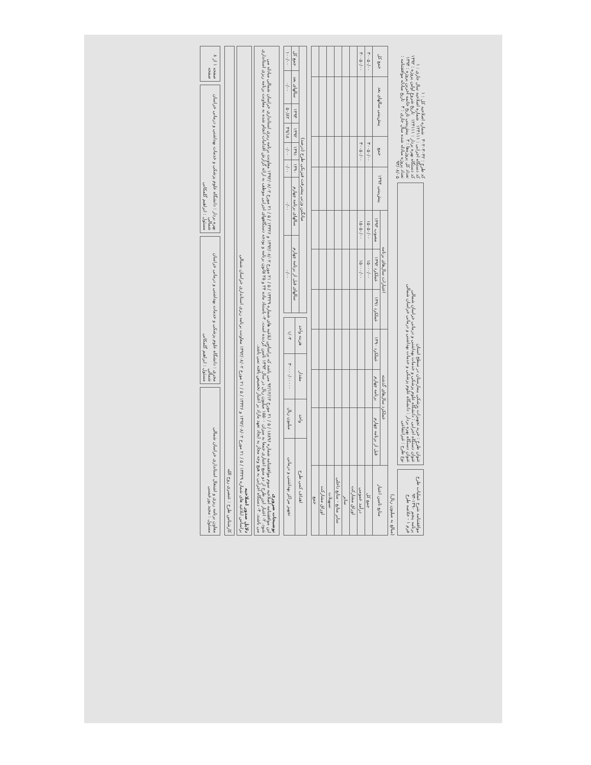موافقتنامه شرح عملیات طرح
برنامه پنجم ۱۳۹۰-۹۳
فرم ۱ - خلاصه طرح
عنوان طرح : خرید تجهیزات پزشکی بیمارستان در سطح استان
عنوان دستگاه اجرایی : دانشگاه علوم پزشکی و خدمات بهداشتی و درمانی خراسان شمالی
عنوان دستگاه بهره بردار : دانشگاه علوم پزشکی و خدمات بهداشتی و درمانی خراسان شمالی
نوع طرح : غیرانتفاعی
کد طرح : ۳۰۲۰۳۰۴۲ شماره اصلاحیه کل : ۱
کد دستگاه اجرایی : ۱۲۴۱۱۱ شماره اصلاحیه سال جاری : ۱
کد دستگاه بهره بردار : ۱۲۴۱۱۱ تاریخ شروع اولین پروژه : ۱۳۹۲
تعداد کل پروژه‌ها : ۳ پیش‌بینی تاریخ خاتمه آخرین پروژه : ۱۳۹۴
تعداد پروژه مبادله شده سال جاری : ۳ تاریخ مبادله موافقتنامه : ۹۳/۰۸/۰۵
(مبالغ به میلیون ریال)
| منابع تامین اعتبار | عملکرد سال‌های گذشته | | | اعتبارات سال‌های برنامه | | | پیش‌بینی ۱۳۹۴ | جمع | پیش‌بینی سالهای بعد | جمع کل |
| --- | --- | --- | --- | --- | --- | --- | --- | --- | --- | --- |
| | قبل از برنامه چهارم | برنامه چهارم | عملکرد ۱۳۹۰ | عملکرد ۱۳۹۱ | عملکرد ۱۳۹۲ | مصوب ۱۳۹۳ | | | | |
| جمع کل | | | | | ۱۵۰۰۰/۰۰ | ۱۵۰۵۰/۰۰ | | ۳۰۰۵۰/۰۰ | | ۳۰۰۵۰/۰۰ |
| درآمد عمومی | | | | | ۱۵۰۰۰/۰۰ | ۱۵۰۵۰/۰۰ | | ۳۰۰۵۰/۰۰ | | ۳۰۰۵۰/۰۰ |
| اوراق مشارکت | | | | | | | | | | |
| سایر | | | | | | | | | | |
| سایر منابع - منابع داخلی | | | | | | | | | | |
| تسهیلات | | | | | | | | | | |
| اوراق مشارکت | | | | | | | | | | |
| جمع | | | | | | | | | | |
| اهداف کمی طرح | واحد | مقدار | هزینه واحد |
| --- | --- | --- | --- |
| تجهیز مراکز بهداشتی و درمانی | میلیون ریال | ۳۰۰۰۰/۰۰۰۰۰ | ۱/۰۳ |
| میانگین وزنی پیشرفت فیزیکی طرح (درصد) | | | | | | | |
| --- | --- | --- | --- | --- | --- | --- | --- |
| سالهای قبل از برنامه چهارم | سالهای برنامه چهارم | ۱۳۹۰ | ۱۳۹۱ | ۱۳۹۲ | ۱۳۹۳ | سالهای بعد | جمع کل |
| ۰/۰۰ | ۰/۰۰ | ۰/۰۰ | ۰/۰۰ | ۴۹/۱۸ | ۵۰/۸۲ | ۰/۰۰ | ۱۰۰/۰۰ |
توضیحات ضروری
این موافقتنامه اصلاحیه سوم موافقتنامه شماره ۱۸۸۹۶ / ۵ / ۲۱ مورخ ۹۲/۱۲/۱۳ می باشد که براساس ابلاغیه های شماره ۱۳۳۲۹ / ۵ / ۲۱ مورخ ۱۳۹۲/۰۸/۰۲ و ۱۳۳۲۶ / ۵ / ۲۱ مورخ ۱۳۹۲/۰۸/۰۲ معاونت برنامه ریزی استانداری خراسان شمالی مبادله می شود. ۲- اعتبار این طرح از دو منبع اعتباری جمعا به میزان ۱۵۵۰۰ میلیون ریال در سال ۱۳۹۳ تامین گردیده است. ۳- باستناد ماده ۲۴ و ۲۵ قانون برنامه و بودجه دستگاههای اجرایی موظف به ارائه گزارش اقدامات انجام شده به معاونت برنامه ریزی استانداری می باشند. ۴- دستگاه اجرایی به هیچ وجه مجاز به ایجاد تعهد مازاد بر اعتبار تخصیص یافته نمی باشد.
دلایل صدور اصلاحیه
براساس ابلاغیه های شماره ۱۳۳۲۹ / ۵ / ۲۱ مورخ ۱۳۹۲/۰۸/۰۲ و ۱۳۳۲۶ / ۵ / ۲۱ مورخ ۱۳۹۲/۰۸/۰۲ معاونت برنامه ریزی استانداری خراسان شمالی
کارشناس طرح : عنصری روح الله
معاون برنامه ریزی و اشتغال استانداری خراسان شمالی
مسئول : مجید پورعیسی
مجری : دانشگاه علوم پزشکی و خدمات بهداشتی و درمانی خراسان شمالی
مسئول : ابراهیم گلمکانی
بهره بردار : دانشگاه علوم پزشکی و خدمات بهداشتی و درمانی خراسان شمالی
مسئول : ابراهیم گلمکانی
صفحه ۱ از ۸ صفحه